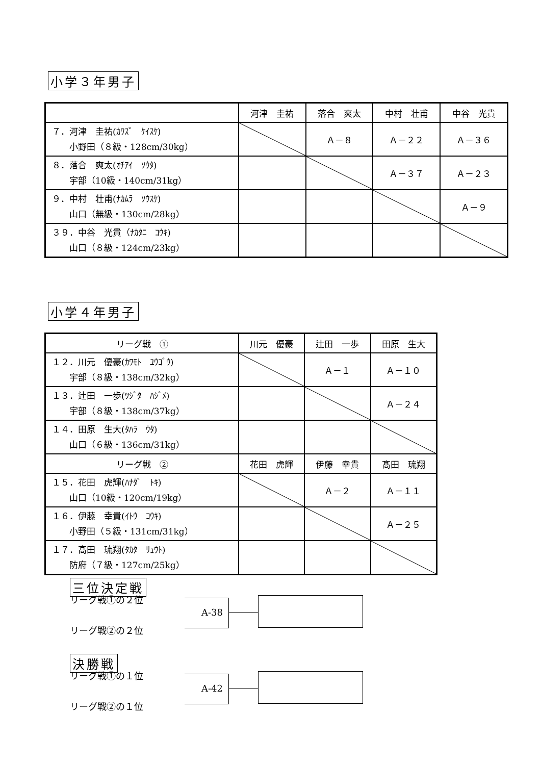小学３年男子
| | 河津 圭祐 | 落合 爽太 | 中村 壮甫 | 中谷 光貴 |
| ７．河津 圭祐(ｶﾜｽﾞ ｹｲｽｹ) 小野田（８級・128cm/30kg） | | Ａ－８ | Ａ－２２ | Ａ－３６ |
| ８．落合 爽太(ｵﾁｱｲ ｿｳﾀ) 宇部（10級・140cm/31kg） | | | Ａ－３７ | Ａ－２３ |
| ９．中村 壮甫(ﾅｶﾑﾗ ｿｳｽｹ) 山口（無級・130cm/28kg） | | | | Ａ－９ |
| ３９．中谷 光貴（ﾅｶﾀﾆ ｺｳｷ) 山口（８級・124cm/23kg） | | | | |
小学４年男子
| リーグ戦 ① | 川元 優豪 | 辻田 一歩 | 田原 生大 |
| １２．川元 優豪(ｶﾜﾓﾄ ﾕｳｺﾞｳ) 宇部（８級・138cm/32kg） | | Ａ－１ | Ａ－１０ |
| １３．辻田 一歩(ﾂｼﾞﾀ ﾊｼﾞﾒ) 宇部（８級・138cm/37kg） | | | Ａ－２４ |
| １４．田原 生大(ﾀﾊﾗ ｳﾀ) 山口（６級・136cm/31kg） | | | |
| リーグ戦 ② | 花田 虎輝 | 伊藤 幸貴 | 髙田 琉翔 |
| １５．花田 虎輝(ﾊﾅﾀﾞ ﾄｷ) 山口（10級・120cm/19kg） | | Ａ－２ | Ａ－１１ |
| １６．伊藤 幸貴(ｲﾄｳ ｺｳｷ) 小野田（５級・131cm/31kg） | | | Ａ－２５ |
| １７．髙田 琉翔(ﾀｶﾀ ﾘｭｳﾄ) 防府（７級・127cm/25kg） | | | |
三位決定戦
リーグ戦①の２位
A-38
リーグ戦②の２位
決勝戦
リーグ戦①の１位
A-42
リーグ戦②の１位